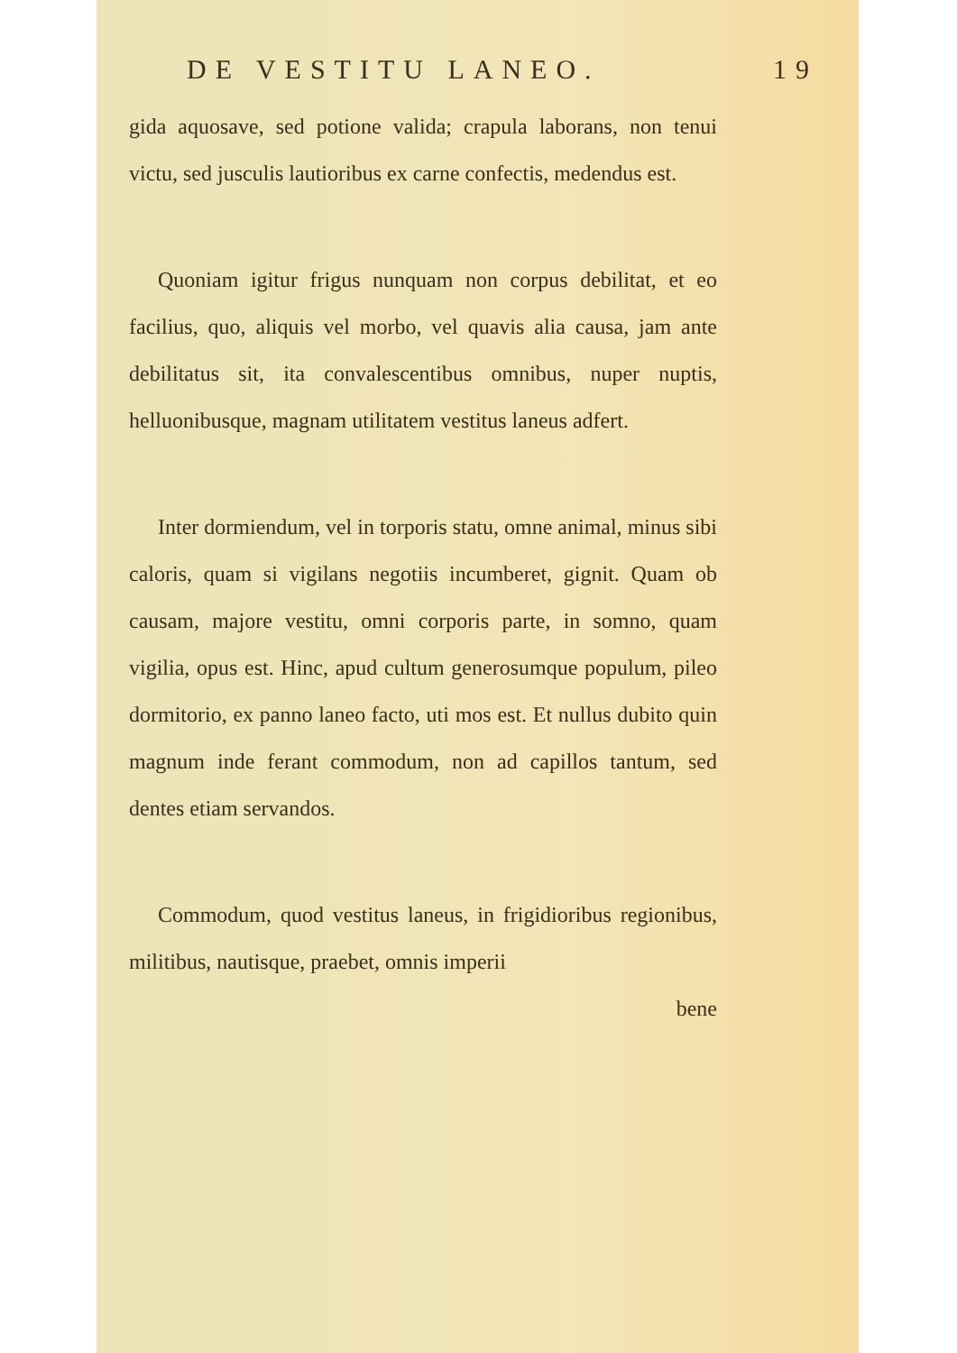DE VESTITU LANEO. 19
gida aquosave, sed potione valida; crapula laborans, non tenui victu, sed jusculis lautioribus ex carne confectis, medendus est.
Quoniam igitur frigus nunquam non corpus debilitat, et eo facilius, quo, aliquis vel morbo, vel quavis alia causa, jam ante debilitatus sit, ita convalescentibus omnibus, nuper nuptis, helluonibusque, magnam utilitatem vestitus laneus adfert.
Inter dormiendum, vel in torporis statu, omne animal, minus sibi caloris, quam si vigilans negotiis incumberet, gignit. Quam ob causam, majore vestitu, omni corporis parte, in somno, quam vigilia, opus est. Hinc, apud cultum generosumque populum, pileo dormitorio, ex panno laneo facto, uti mos est. Et nullus dubito quin magnum inde ferant commodum, non ad capillos tantum, sed dentes etiam servandos.
Commodum, quod vestitus laneus, in frigidioribus regionibus, militibus, nautisque, praebet, omnis imperii
bene